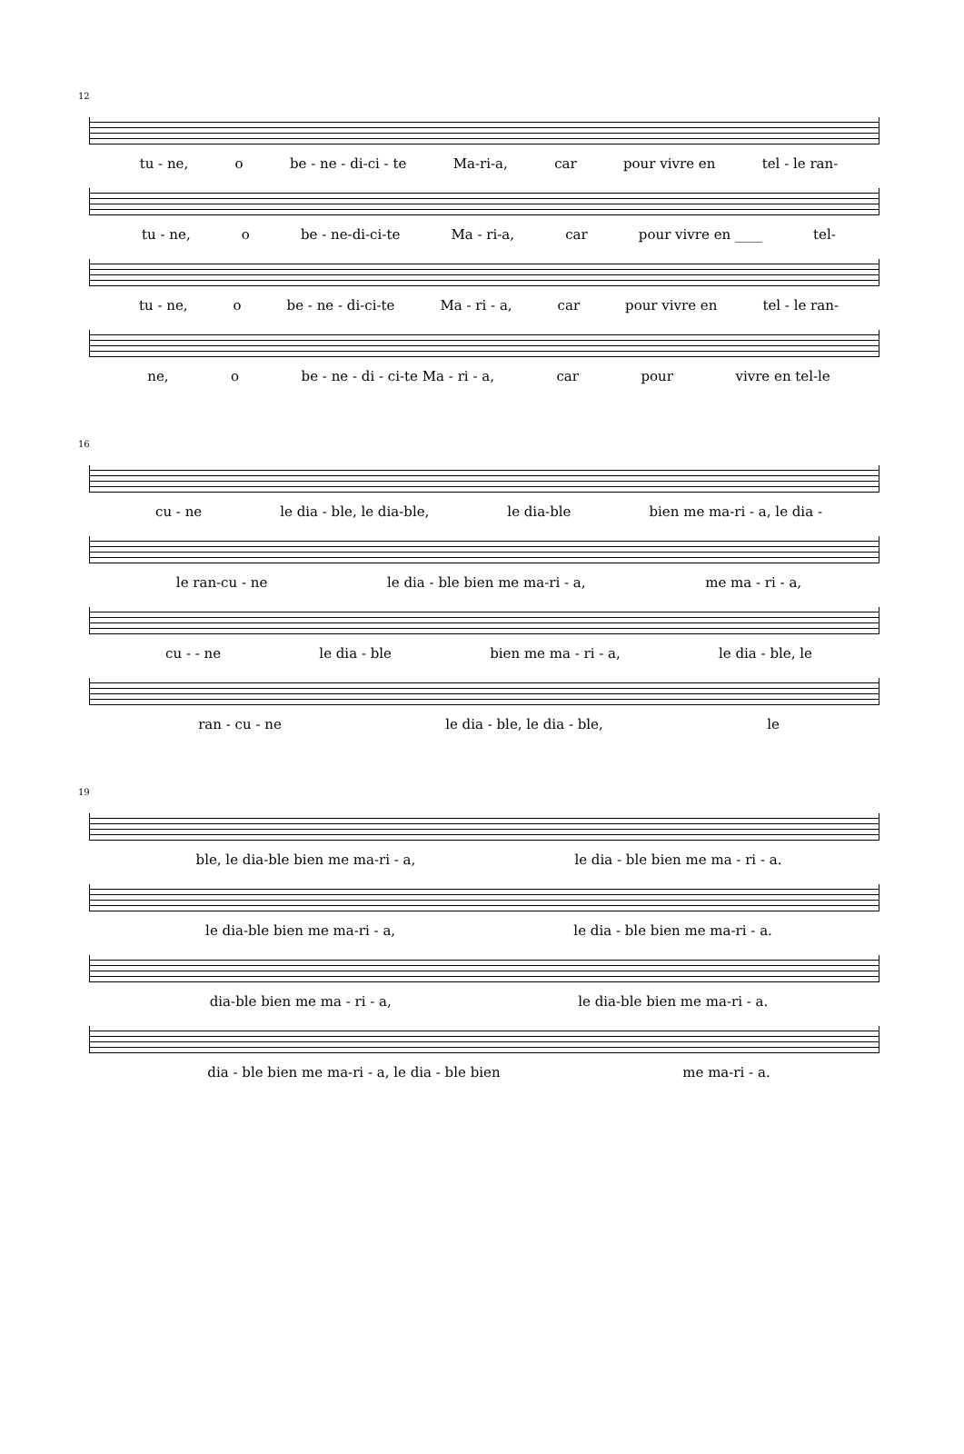12
tu - ne, o be - ne - di-ci - te Ma-ri-a, car pour vivre en tel - le ran-
tu - ne, o be - ne-di-ci-te Ma - ri-a, car pour vivre en ____ tel-
tu - ne, o be - ne - di-ci-te Ma - ri - a, car pour vivre en tel - le ran-
ne, o be - ne - di - ci-te Ma - ri - a, car pour vivre en tel-le
16
cu - ne le dia - ble, le dia-ble, le dia-ble bien me ma-ri - a, le dia -
le ran-cu - ne le dia - ble bien me ma-ri - a, me ma - ri - a,
cu - - ne le dia - ble bien me ma - ri - a, le dia - ble, le
ran - cu - ne le dia - ble, le dia - ble, le
19
ble, le dia-ble bien me ma-ri - a, le dia - ble bien me ma - ri - a.
le dia-ble bien me ma-ri - a, le dia - ble bien me ma-ri - a.
dia-ble bien me ma - ri - a, le dia-ble bien me ma-ri - a.
dia - ble bien me ma-ri - a, le dia - ble bien me ma-ri - a.